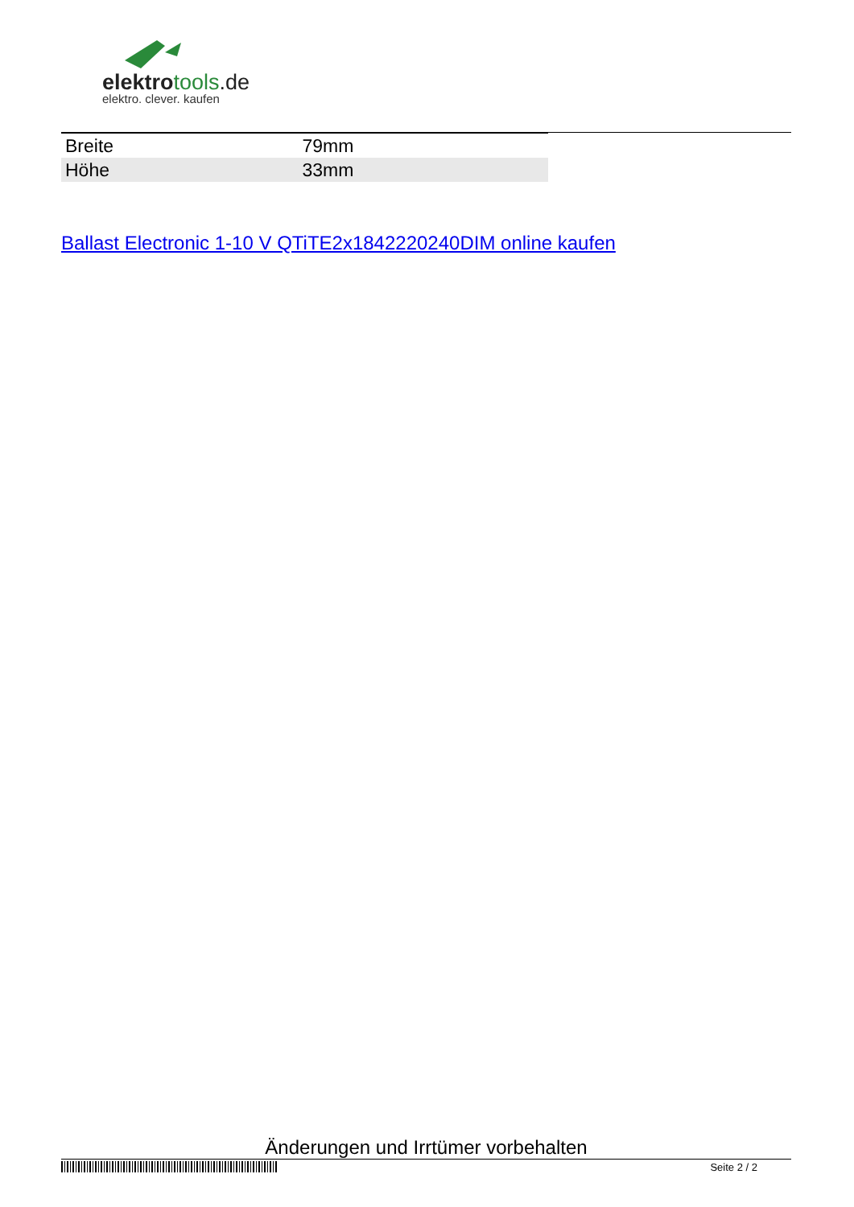elektrotools.de
elektro. clever. kaufen
| Breite | 79mm |
| Höhe | 33mm |
Ballast Electronic 1-10 V QTiTE2x1842220240DIM online kaufen
Änderungen und Irrtümer vorbehalten
Seite 2 / 2